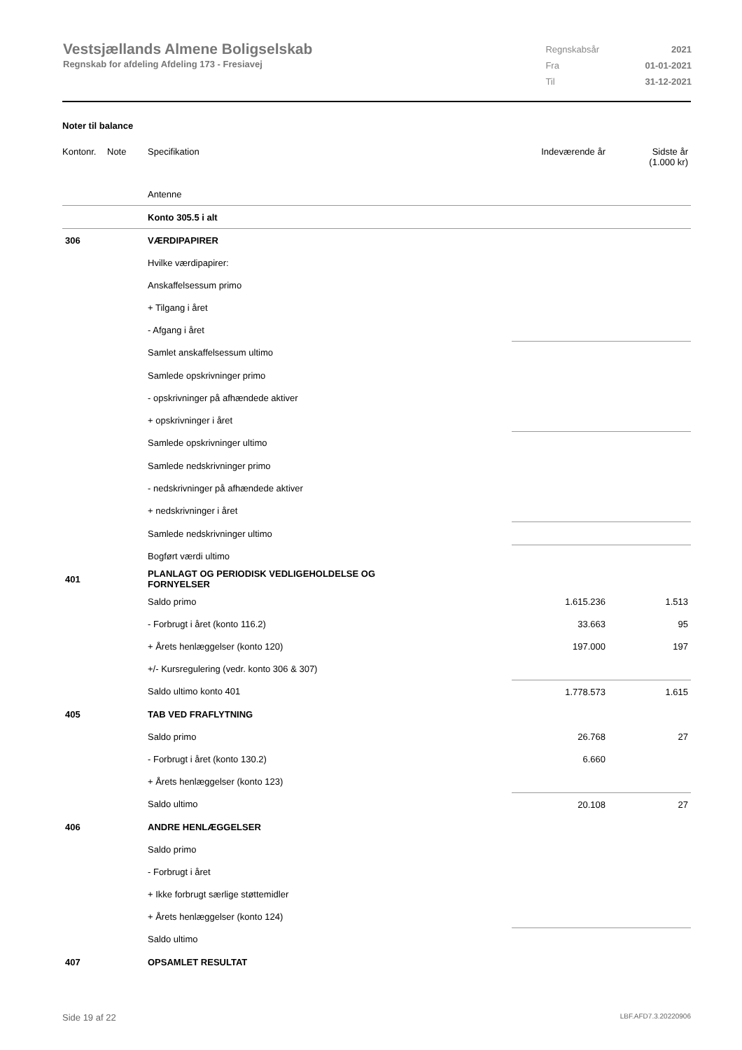Vestsjællands Almene Boligselskab
Regnskab for afdeling Afdeling 173 - Fresiavej
| Regnskabsår | 2021 |
| Fra | 01-01-2021 |
| Til | 31-12-2021 |
Noter til balance
| Kontonr. | Note | Specifikation | Indeværende år | Sidste år (1.000 kr) |
| | | Antenne | | |
| | | Konto 305.5 i alt | | |
| 306 | | VÆRDIPAPIRER | | |
| | | Hvilke værdipapirer: | | |
| | | Anskaffelsessum primo | | |
| | | + Tilgang i året | | |
| | | - Afgang i året | | |
| | | Samlet anskaffelsessum ultimo | | |
| | | Samlede opskrivninger primo | | |
| | | - opskrivninger på afhændede aktiver | | |
| | | + opskrivninger i året | | |
| | | Samlede opskrivninger ultimo | | |
| | | Samlede nedskrivninger primo | | |
| | | - nedskrivninger på afhændede aktiver | | |
| | | + nedskrivninger i året | | |
| | | Samlede nedskrivninger ultimo | | |
| | | Bogført værdi ultimo | | |
| 401 | | PLANLAGT OG PERIODISK VEDLIGEHOLDELSE OG FORNYELSER | | |
| | | Saldo primo | 1.615.236 | 1.513 |
| | | - Forbrugt i året (konto 116.2) | 33.663 | 95 |
| | | + Årets henlæggelser (konto 120) | 197.000 | 197 |
| | | +/- Kursregulering (vedr. konto 306 & 307) | | |
| | | Saldo ultimo konto 401 | 1.778.573 | 1.615 |
| 405 | | TAB VED FRAFLYTNING | | |
| | | Saldo primo | 26.768 | 27 |
| | | - Forbrugt i året (konto 130.2) | 6.660 | |
| | | + Årets henlæggelser (konto 123) | | |
| | | Saldo ultimo | 20.108 | 27 |
| 406 | | ANDRE HENLÆGGELSER | | |
| | | Saldo primo | | |
| | | - Forbrugt i året | | |
| | | + Ikke forbrugt særlige støttemidler | | |
| | | + Årets henlæggelser (konto 124) | | |
| | | Saldo ultimo | | |
| 407 | | OPSAMLET RESULTAT | | |
Side 19 af 22 LBF.AFD7.3.20220906